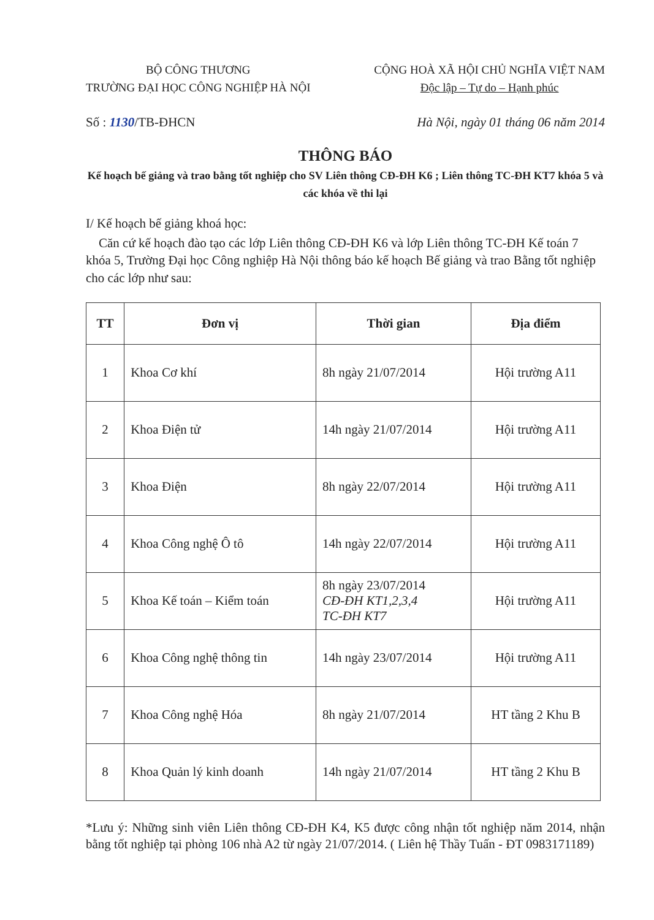BỘ CÔNG THƯƠNG
TRƯỜNG ĐẠI HỌC CÔNG NGHIỆP HÀ NỘI
CỘNG HOÀ XÃ HỘI CHỦ NGHĨA VIỆT NAM
Độc lập – Tự do – Hạnh phúc
Số : 1130/TB-ĐHCN Hà Nội, ngày 01 tháng 06 năm 2014
THÔNG BÁO
Kế hoạch bế giảng và trao bằng tốt nghiệp cho SV Liên thông CĐ-ĐH K6 ; Liên thông TC-ĐH KT7 khóa 5 và các khóa về thi lại
I/ Kế hoạch bế giảng khoá học:
Căn cứ kế hoạch đào tạo các lớp Liên thông CĐ-ĐH K6 và lớp Liên thông TC-ĐH Kế toán 7 khóa 5, Trường Đại học Công nghiệp Hà Nội thông báo kế hoạch Bế giảng và trao Bằng tốt nghiệp cho các lớp như sau:
| TT | Đơn vị | Thời gian | Địa điểm |
| --- | --- | --- | --- |
| 1 | Khoa Cơ khí | 8h ngày 21/07/2014 | Hội trường A11 |
| 2 | Khoa Điện tử | 14h ngày 21/07/2014 | Hội trường A11 |
| 3 | Khoa Điện | 8h ngày 22/07/2014 | Hội trường A11 |
| 4 | Khoa Công nghệ Ô tô | 14h ngày 22/07/2014 | Hội trường A11 |
| 5 | Khoa Kế toán – Kiểm toán | 8h ngày 23/07/2014 CĐ-ĐH KT1,2,3,4 TC-ĐH KT7 | Hội trường A11 |
| 6 | Khoa Công nghệ thông tin | 14h ngày 23/07/2014 | Hội trường A11 |
| 7 | Khoa Công nghệ Hóa | 8h ngày 21/07/2014 | HT tầng 2 Khu B |
| 8 | Khoa Quản lý kinh doanh | 14h ngày 21/07/2014 | HT tầng 2 Khu B |
*Lưu ý: Những sinh viên Liên thông CĐ-ĐH K4, K5 được công nhận tốt nghiệp năm 2014, nhận bằng tốt nghiệp tại phòng 106 nhà A2 từ ngày 21/07/2014. ( Liên hệ Thầy Tuấn - ĐT 0983171189)